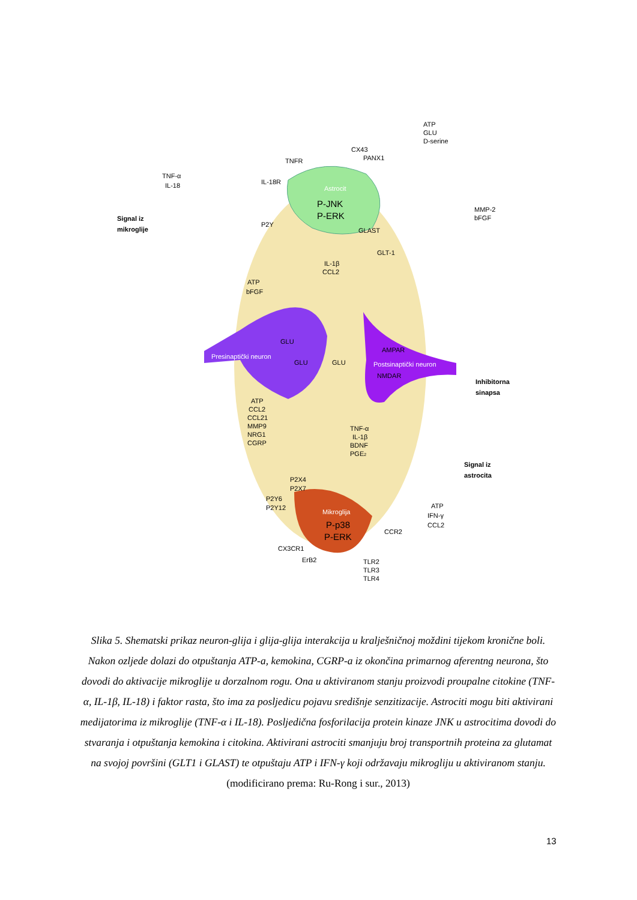TNF-α
IL-18
Signal iz
mikroglije
TNFR
IL-18R
P2Y
CX43
PANX1
ATP
GLU
D-serine
Astrocit
P-JNK
P-ERK
MMP-2
bFGF
GLAST
GLT-1
IL-1β
CCL2
ATP
bFGF
GLU
Presinaptički neuron
GLU
GLU
AMPAR
Postsinaptički neuron
NMDAR
Inhibitorna
sinapsa
ATP
CCL2
CCL21
MMP9
NRG1
CGRP
TNF-α
IL-1β
BDNF
PGE2
Signal iz
astrocita
P2X4
P2X7
P2Y6
P2Y12
Mikroglija
P-p38
P-ERK
ATP
IFN-γ
CCL2
CCR2
CX3CR1
ErB2
TLR2
TLR3
TLR4
Slika 5. Shematski prikaz neuron-glija i glija-glija interakcija u kralješničnoj moždini tijekom kronične boli. Nakon ozljede dolazi do otpuštanja ATP-a, kemokina, CGRP-a iz okončina primarnog aferentng neurona, što dovodi do aktivacije mikroglije u dorzalnom rogu. Ona u aktiviranom stanju proizvodi proupalne citokine (TNF-α, IL-1β, IL-18) i faktor rasta, što ima za posljedicu pojavu središnje senzitizacije. Astrociti mogu biti aktivirani medijatorima iz mikroglije (TNF-α i IL-18). Posljedična fosforilacija protein kinaze JNK u astrocitima dovodi do stvaranja i otpuštanja kemokina i citokina. Aktivirani astrociti smanjuju broj transportnih proteina za glutamat na svojoj površini (GLT1 i GLAST) te otpuštaju ATP i IFN-γ koji održavaju mikrogliju u aktiviranom stanju.
(modificirano prema: Ru-Rong i sur., 2013)
13